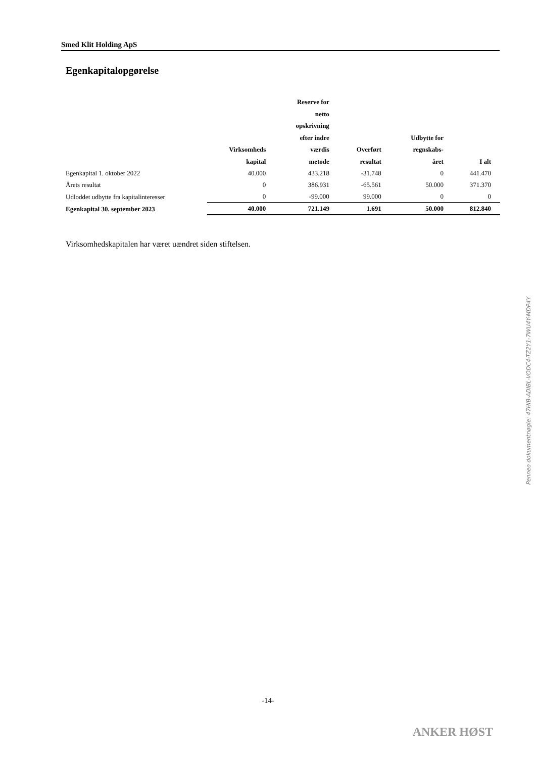Smed Klit Holding ApS
Egenkapitalopgørelse
| | Virksomheds kapital | Reserve for netto opskrivning efter indre værdis metode | Overført resultat | Udbytte for regnskabs- året | I alt |
| --- | --- | --- | --- | --- | --- |
| Egenkapital 1. oktober 2022 | 40.000 | 433.218 | -31.748 | 0 | 441.470 |
| Årets resultat | 0 | 386.931 | -65.561 | 50.000 | 371.370 |
| Udloddet udbytte fra kapitalinteresser | 0 | -99.000 | 99.000 | 0 | 0 |
| Egenkapital 30. september 2023 | 40.000 | 721.149 | 1.691 | 50.000 | 812.840 |
Virksomhedskapitalen har været uændret siden stiftelsen.
-14-
ANKER HØST
Penneo dokumentnøgle: 47HIB-ADIBL-VODC4-TZ2Y1-7WU4Y-MDP4Y